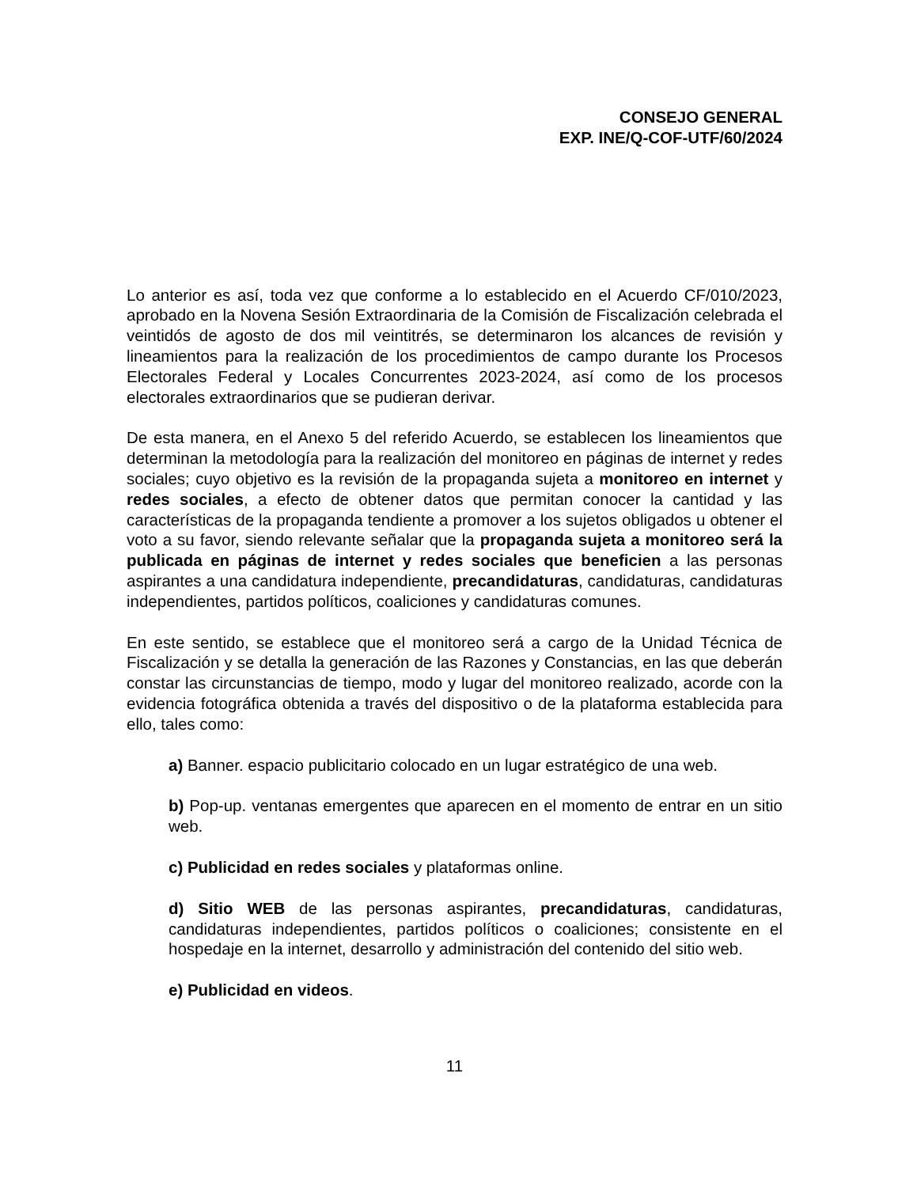CONSEJO GENERAL
EXP. INE/Q-COF-UTF/60/2024
Lo anterior es así, toda vez que conforme a lo establecido en el Acuerdo CF/010/2023, aprobado en la Novena Sesión Extraordinaria de la Comisión de Fiscalización celebrada el veintidós de agosto de dos mil veintitrés, se determinaron los alcances de revisión y lineamientos para la realización de los procedimientos de campo durante los Procesos Electorales Federal y Locales Concurrentes 2023-2024, así como de los procesos electorales extraordinarios que se pudieran derivar.
De esta manera, en el Anexo 5 del referido Acuerdo, se establecen los lineamientos que determinan la metodología para la realización del monitoreo en páginas de internet y redes sociales; cuyo objetivo es la revisión de la propaganda sujeta a monitoreo en internet y redes sociales, a efecto de obtener datos que permitan conocer la cantidad y las características de la propaganda tendiente a promover a los sujetos obligados u obtener el voto a su favor, siendo relevante señalar que la propaganda sujeta a monitoreo será la publicada en páginas de internet y redes sociales que beneficien a las personas aspirantes a una candidatura independiente, precandidaturas, candidaturas, candidaturas independientes, partidos políticos, coaliciones y candidaturas comunes.
En este sentido, se establece que el monitoreo será a cargo de la Unidad Técnica de Fiscalización y se detalla la generación de las Razones y Constancias, en las que deberán constar las circunstancias de tiempo, modo y lugar del monitoreo realizado, acorde con la evidencia fotográfica obtenida a través del dispositivo o de la plataforma establecida para ello, tales como:
a) Banner. espacio publicitario colocado en un lugar estratégico de una web.
b) Pop-up. ventanas emergentes que aparecen en el momento de entrar en un sitio web.
c) Publicidad en redes sociales y plataformas online.
d) Sitio WEB de las personas aspirantes, precandidaturas, candidaturas, candidaturas independientes, partidos políticos o coaliciones; consistente en el hospedaje en la internet, desarrollo y administración del contenido del sitio web.
e) Publicidad en videos.
11